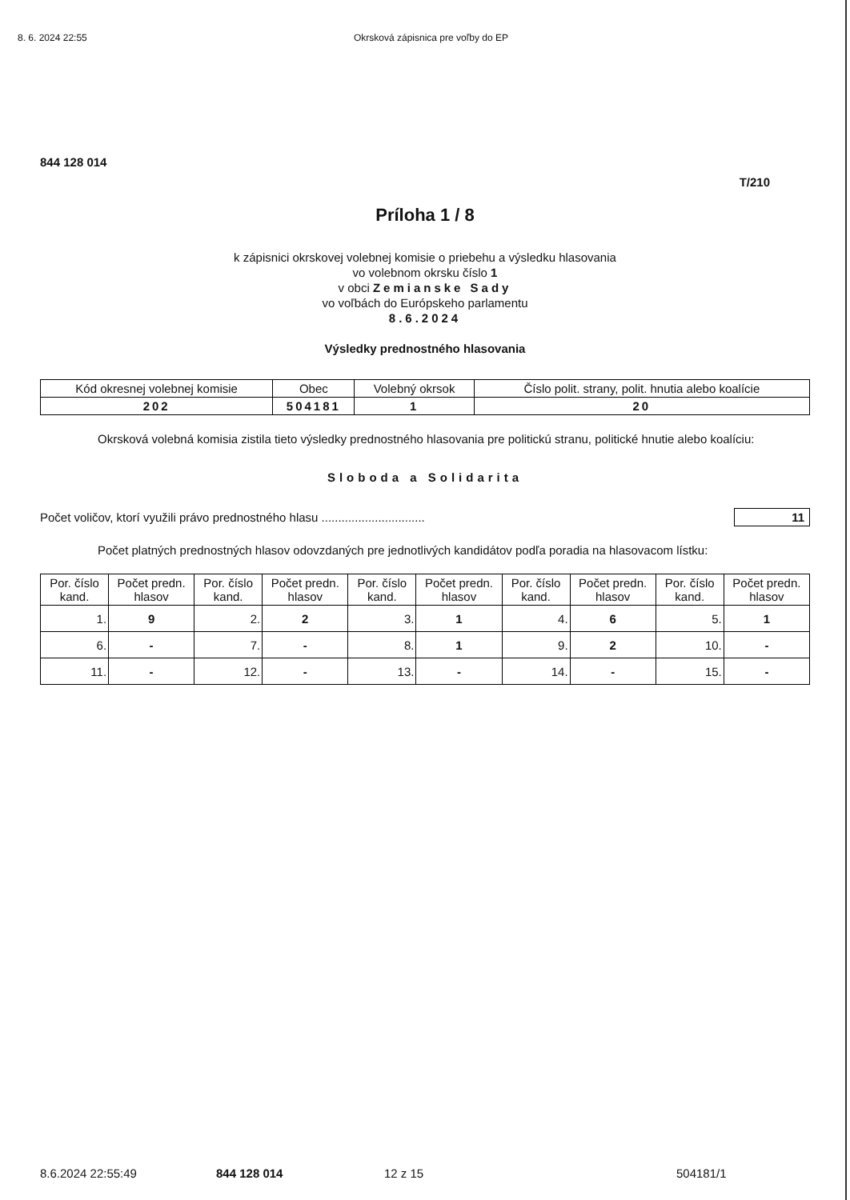8. 6. 2024 22:55 Okrsková zápisnica pre voľby do EP
844 128 014
T/210
Príloha 1 / 8
k zápisnici okrskovej volebnej komisie o priebehu a výsledku hlasovania
vo volebnom okrsku číslo 1
v obci Zemianske Sady
vo voľbách do Európskeho parlamentu
8.6.2024
Výsledky prednostného hlasovania
| Kód okresnej volebnej komisie | Obec | Volebný okrsok | Číslo polit. strany, polit. hnutia alebo koalície |
| --- | --- | --- | --- |
| 202 | 504181 | 1 | 20 |
Okrsková volebná komisia zistila tieto výsledky prednostného hlasovania pre politickú stranu, politické hnutie alebo koalíciu:
Sloboda a Solidarita
Počet voličov, ktorí využili právo prednostného hlasu ............................... 11
Počet platných prednostných hlasov odovzdaných pre jednotlivých kandidátov podľa poradia na hlasovacom lístku:
| Por. číslo kand. | Počet predn. hlasov | Por. číslo kand. | Počet predn. hlasov | Por. číslo kand. | Počet predn. hlasov | Por. číslo kand. | Počet predn. hlasov | Por. číslo kand. | Počet predn. hlasov |
| --- | --- | --- | --- | --- | --- | --- | --- | --- | --- |
| 1. | 9 | 2. | 2 | 3. | 1 | 4. | 6 | 5. | 1 |
| 6. | - | 7. | - | 8. | 1 | 9. | 2 | 10. | - |
| 11. | - | 12. | - | 13. | - | 14. | - | 15. | - |
8.6.2024 22:55:49 844 128 014 12 z 15 504181/1